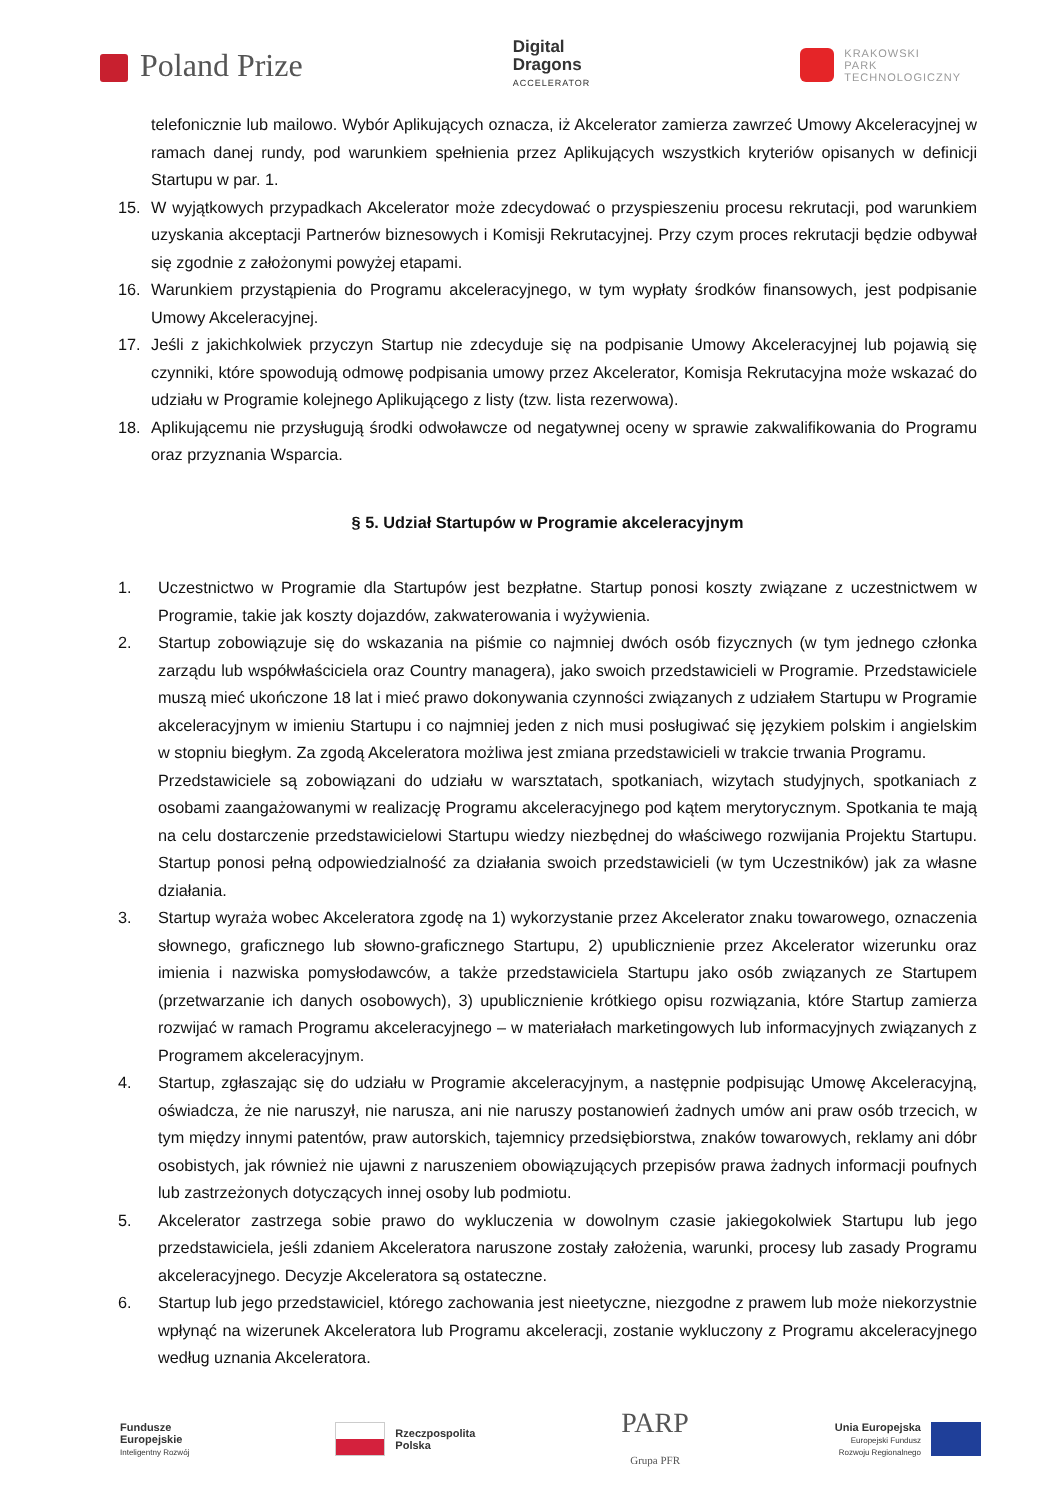Poland Prize
Digital
Dragons
ACCELERATOR
KRAKOWSKI
PARK
TECHNOLOGICZNY
telefonicznie lub mailowo. Wybór Aplikujących oznacza, iż Akcelerator zamierza zawrzeć Umowy Akceleracyjnej w ramach danej rundy, pod warunkiem spełnienia przez Aplikujących wszystkich kryteriów opisanych w definicji Startupu w par. 1.
15. W wyjątkowych przypadkach Akcelerator może zdecydować o przyspieszeniu procesu rekrutacji, pod warunkiem uzyskania akceptacji Partnerów biznesowych i Komisji Rekrutacyjnej. Przy czym proces rekrutacji będzie odbywał się zgodnie z założonymi powyżej etapami.
16. Warunkiem przystąpienia do Programu akceleracyjnego, w tym wypłaty środków finansowych, jest podpisanie Umowy Akceleracyjnej.
17. Jeśli z jakichkolwiek przyczyn Startup nie zdecyduje się na podpisanie Umowy Akceleracyjnej lub pojawią się czynniki, które spowodują odmowę podpisania umowy przez Akcelerator, Komisja Rekrutacyjna może wskazać do udziału w Programie kolejnego Aplikującego z listy (tzw. lista rezerwowa).
18. Aplikującemu nie przysługują środki odwoławcze od negatywnej oceny w sprawie zakwalifikowania do Programu oraz przyznania Wsparcia.
§ 5. Udział Startupów w Programie akceleracyjnym
1. Uczestnictwo w Programie dla Startupów jest bezpłatne. Startup ponosi koszty związane z uczestnictwem w Programie, takie jak koszty dojazdów, zakwaterowania i wyżywienia.
2. Startup zobowiązuje się do wskazania na piśmie co najmniej dwóch osób fizycznych (w tym jednego członka zarządu lub współwłaściciela oraz Country managera), jako swoich przedstawicieli w Programie. Przedstawiciele muszą mieć ukończone 18 lat i mieć prawo dokonywania czynności związanych z udziałem Startupu w Programie akceleracyjnym w imieniu Startupu i co najmniej jeden z nich musi posługiwać się językiem polskim i angielskim w stopniu biegłym. Za zgodą Akceleratora możliwa jest zmiana przedstawicieli w trakcie trwania Programu.
Przedstawiciele są zobowiązani do udziału w warsztatach, spotkaniach, wizytach studyjnych, spotkaniach z osobami zaangażowanymi w realizację Programu akceleracyjnego pod kątem merytorycznym. Spotkania te mają na celu dostarczenie przedstawicielowi Startupu wiedzy niezbędnej do właściwego rozwijania Projektu Startupu. Startup ponosi pełną odpowiedzialność za działania swoich przedstawicieli (w tym Uczestników) jak za własne działania.
3. Startup wyraża wobec Akceleratora zgodę na 1) wykorzystanie przez Akcelerator znaku towarowego, oznaczenia słownego, graficznego lub słowno-graficznego Startupu, 2) upublicznienie przez Akcelerator wizerunku oraz imienia i nazwiska pomysłodawców, a także przedstawiciela Startupu jako osób związanych ze Startupem (przetwarzanie ich danych osobowych), 3) upublicznienie krótkiego opisu rozwiązania, które Startup zamierza rozwijać w ramach Programu akceleracyjnego – w materiałach marketingowych lub informacyjnych związanych z Programem akceleracyjnym.
4. Startup, zgłaszając się do udziału w Programie akceleracyjnym, a następnie podpisując Umowę Akceleracyjną, oświadcza, że nie naruszył, nie narusza, ani nie naruszy postanowień żadnych umów ani praw osób trzecich, w tym między innymi patentów, praw autorskich, tajemnicy przedsiębiorstwa, znaków towarowych, reklamy ani dóbr osobistych, jak również nie ujawni z naruszeniem obowiązujących przepisów prawa żadnych informacji poufnych lub zastrzeżonych dotyczących innej osoby lub podmiotu.
5. Akcelerator zastrzega sobie prawo do wykluczenia w dowolnym czasie jakiegokolwiek Startupu lub jego przedstawiciela, jeśli zdaniem Akceleratora naruszone zostały założenia, warunki, procesy lub zasady Programu akceleracyjnego. Decyzje Akceleratora są ostateczne.
6. Startup lub jego przedstawiciel, którego zachowania jest nieetyczne, niezgodne z prawem lub może niekorzystnie wpłynąć na wizerunek Akceleratora lub Programu akceleracji, zostanie wykluczony z Programu akceleracyjnego według uznania Akceleratora.
Fundusze
Europejskie
Inteligentny Rozwój
Rzeczpospolita
Polska
PARP
Grupa PFR
Unia Europejska
Europejski Fundusz
Rozwoju Regionalnego